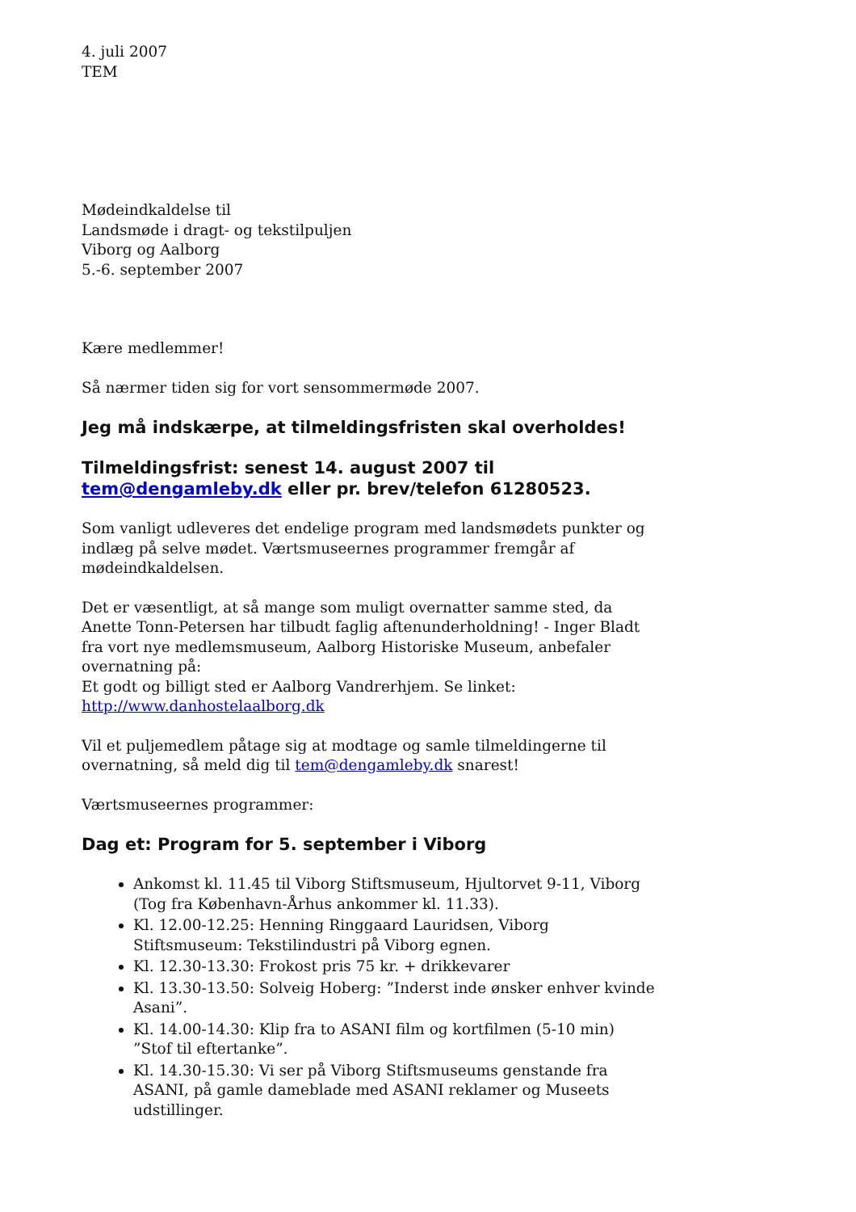4. juli 2007
TEM
Mødeindkaldelse til
Landsmøde i dragt- og tekstilpuljen
Viborg og Aalborg
5.-6. september 2007
Kære medlemmer!
Så nærmer tiden sig for vort sensommermøde 2007.
Jeg må indskærpe, at tilmeldingsfristen skal overholdes!
Tilmeldingsfrist: senest 14. august 2007 til tem@dengamleby.dk eller pr. brev/telefon 61280523.
Som vanligt udleveres det endelige program med landsmødets punkter og indlæg på selve mødet. Værtsmuseernes programmer fremgår af mødeindkaldelsen.
Det er væsentligt, at så mange som muligt overnatter samme sted, da Anette Tonn-Petersen har tilbudt faglig aftenunderholdning! - Inger Bladt fra vort nye medlemsmuseum, Aalborg Historiske Museum, anbefaler overnatning på:
Et godt og billigt sted er Aalborg Vandrerhjem. Se linket:
http://www.danhostelaalborg.dk
Vil et puljemedlem påtage sig at modtage og samle tilmeldingerne til overnatning, så meld dig til tem@dengamleby.dk snarest!
Værtsmuseernes programmer:
Dag et: Program for 5. september i Viborg
Ankomst kl. 11.45 til Viborg Stiftsmuseum, Hjultorvet 9-11, Viborg (Tog fra København-Århus ankommer kl. 11.33).
Kl. 12.00-12.25: Henning Ringgaard Lauridsen, Viborg Stiftsmuseum: Tekstilindustri på Viborg egnen.
Kl. 12.30-13.30: Frokost pris 75 kr. + drikkevarer
Kl. 13.30-13.50: Solveig Hoberg: ”Inderst inde ønsker enhver kvinde Asani”.
Kl. 14.00-14.30: Klip fra to ASANI film og kortfilmen (5-10 min) ”Stof til eftertanke”.
Kl. 14.30-15.30: Vi ser på Viborg Stiftsmuseums genstande fra ASANI, på gamle dameblade med ASANI reklamer og Museets udstillinger.